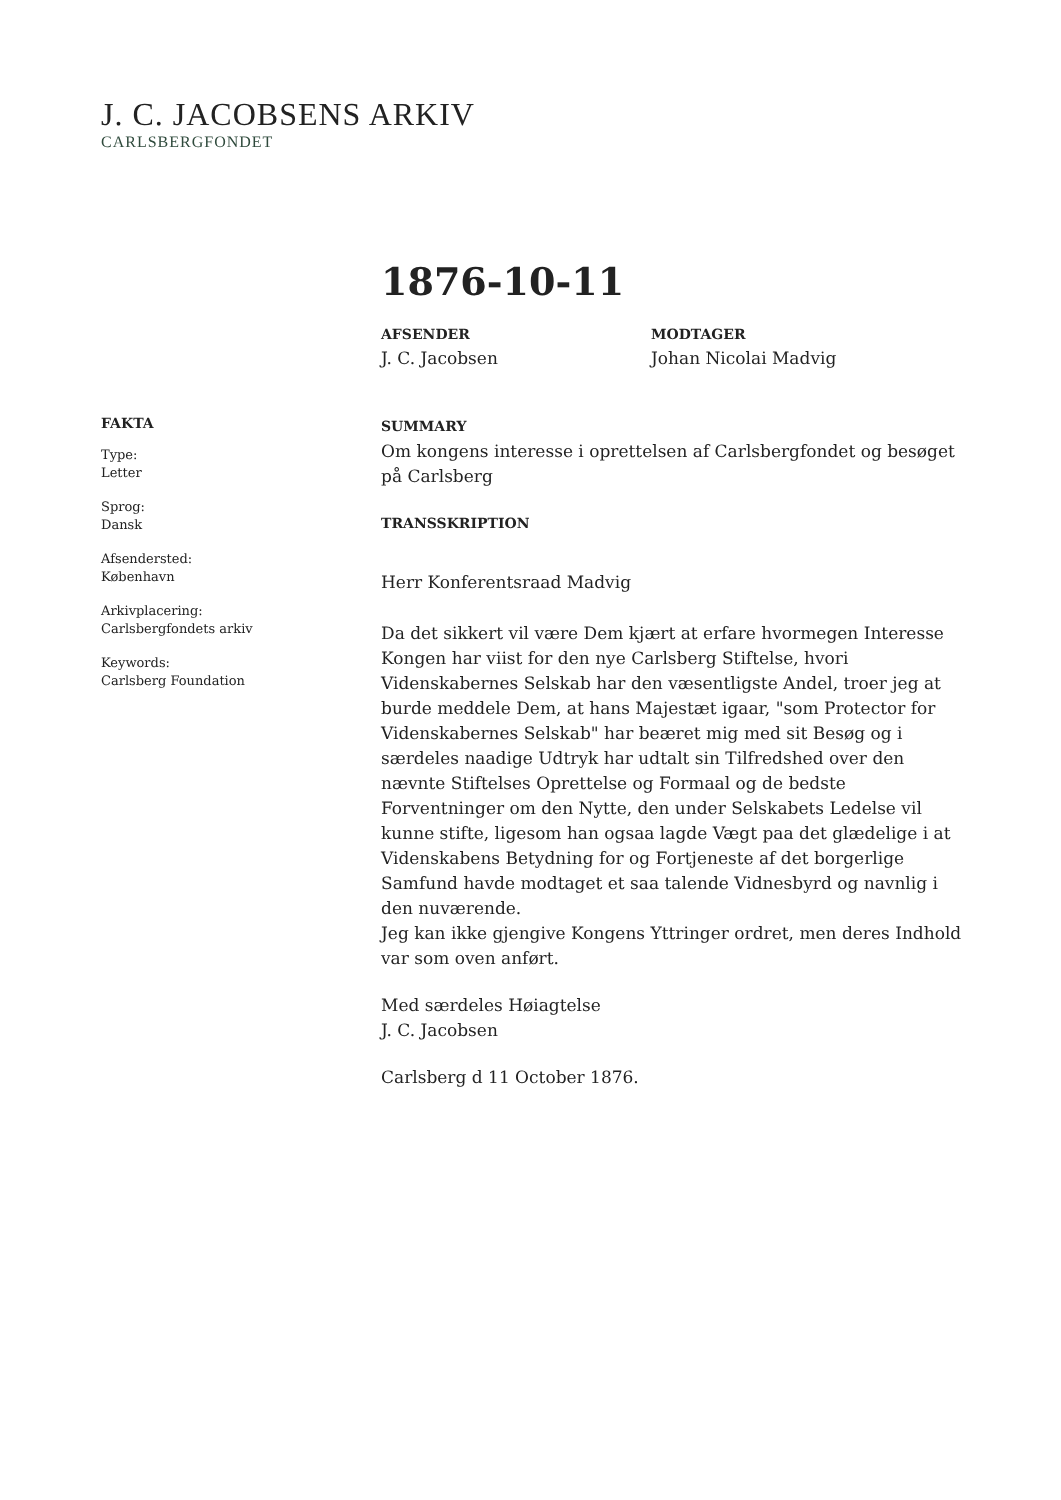J. C. JACOBSENS ARKIV
CARLSBERGFONDET
1876-10-11
AFSENDER
J. C. Jacobsen
MODTAGER
Johan Nicolai Madvig
FAKTA
Type:
Letter
Sprog:
Dansk
Afsendersted:
København
Arkivplacering:
Carlsbergfondets arkiv
Keywords:
Carlsberg Foundation
SUMMARY
Om kongens interesse i oprettelsen af Carlsbergfondet og besøget på Carlsberg
TRANSSKRIPTION
Herr Konferentsraad Madvig
Da det sikkert vil være Dem kjært at erfare hvormegen Interesse Kongen har viist for den nye Carlsberg Stiftelse, hvori Videnskabernes Selskab har den væsentligste Andel, troer jeg at burde meddele Dem, at hans Majestæt igaar, "som Protector for Videnskabernes Selskab" har beæret mig med sit Besøg og i særdeles naadige Udtryk har udtalt sin Tilfredshed over den nævnte Stiftelses Oprettelse og Formaal og de bedste Forventninger om den Nytte, den under Selskabets Ledelse vil kunne stifte, ligesom han ogsaa lagde Vægt paa det glædelige i at Videnskabens Betydning for og Fortjeneste af det borgerlige Samfund havde modtaget et saa talende Vidnesbyrd og navnlig i den nuværende.
Jeg kan ikke gjengive Kongens Yttringer ordret, men deres Indhold var som oven anført.
Med særdeles Høiagtelse
J. C. Jacobsen
Carlsberg d 11 October 1876.